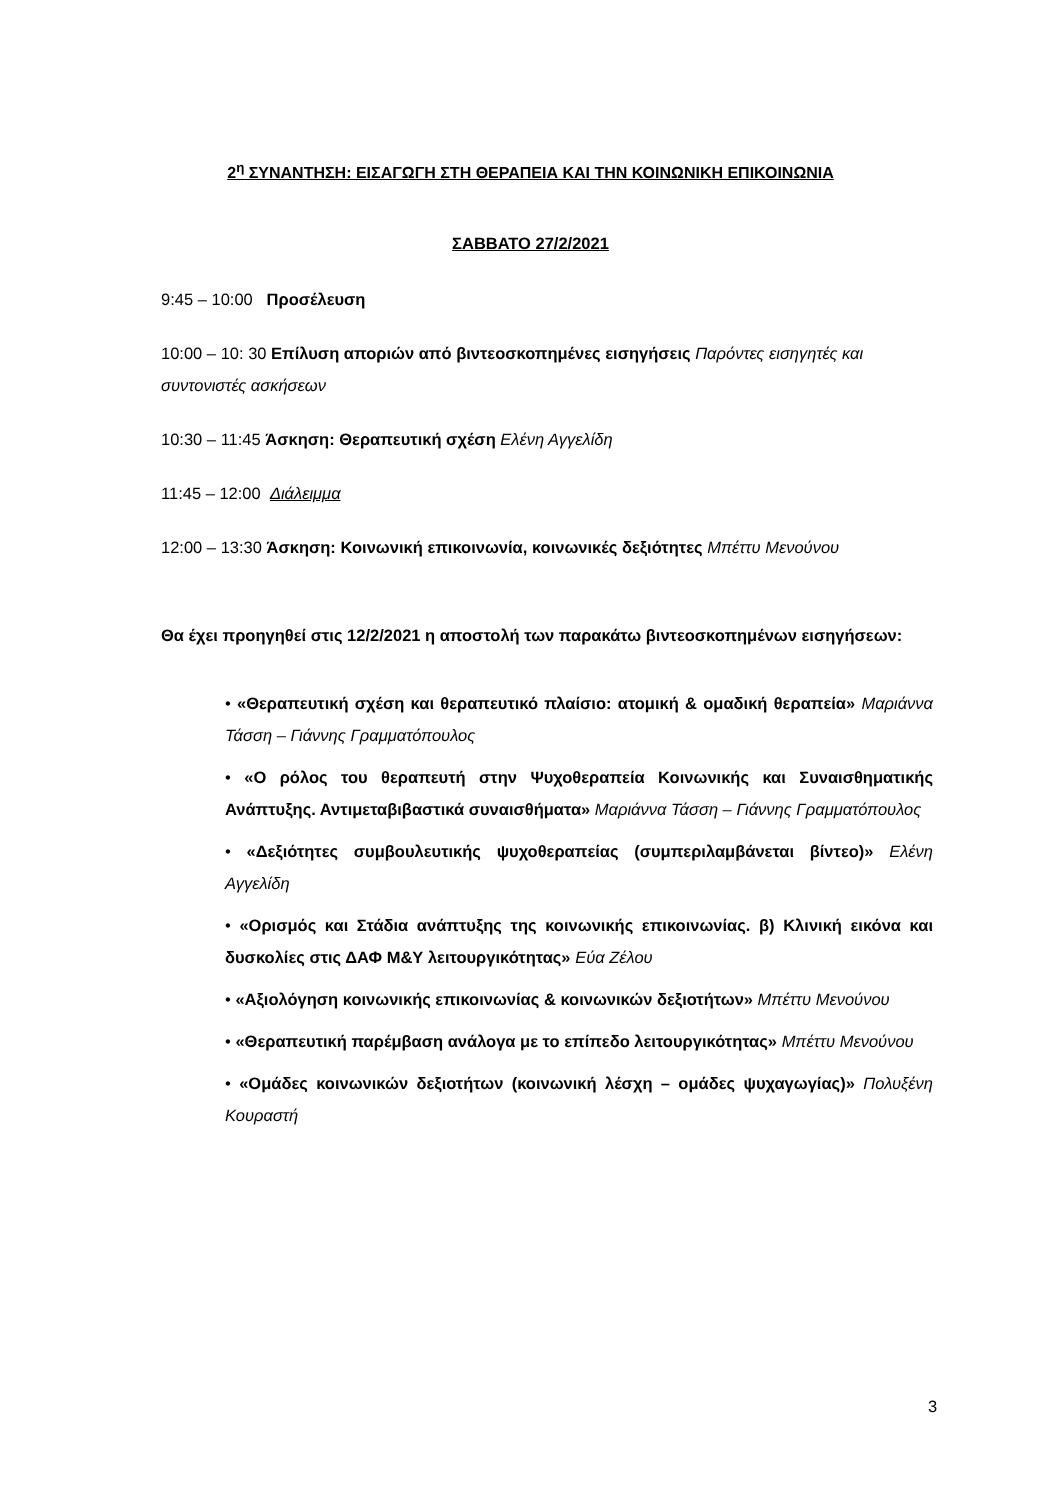2<sup>η</sup> ΣΥΝΑΝΤΗΣΗ: ΕΙΣΑΓΩΓΗ ΣΤΗ ΘΕΡΑΠΕΙΑ ΚΑΙ ΤΗΝ ΚΟΙΝΩΝΙΚΗ ΕΠΙΚΟΙΝΩΝΙΑ
ΣΑΒΒΑΤΟ 27/2/2021
9:45 – 10:00 Προσέλευση
10:00 – 10: 30 Επίλυση αποριών από βιντεοσκοπημένες εισηγήσεις Παρόντες εισηγητές και συντονιστές ασκήσεων
10:30 – 11:45 Άσκηση: Θεραπευτική σχέση Ελένη Αγγελίδη
11:45 – 12:00 Διάλειμμα
12:00 – 13:30 Άσκηση: Κοινωνική επικοινωνία, κοινωνικές δεξιότητες Μπέττυ Μενούνου
Θα έχει προηγηθεί στις 12/2/2021 η αποστολή των παρακάτω βιντεοσκοπημένων εισηγήσεων:
• «Θεραπευτική σχέση και θεραπευτικό πλαίσιο: ατομική & ομαδική θεραπεία» Μαριάννα Τάσση – Γιάννης Γραμματόπουλος
• «Ο ρόλος του θεραπευτή στην Ψυχοθεραπεία Κοινωνικής και Συναισθηματικής Ανάπτυξης. Αντιμεταβιβαστικά συναισθήματα» Μαριάννα Τάσση – Γιάννης Γραμματόπουλος
• «Δεξιότητες συμβουλευτικής ψυχοθεραπείας (συμπεριλαμβάνεται βίντεο)» Ελένη Αγγελίδη
• «Ορισμός και Στάδια ανάπτυξης της κοινωνικής επικοινωνίας. β) Κλινική εικόνα και δυσκολίες στις ΔΑΦ Μ&Υ λειτουργικότητας» Εύα Ζέλου
• «Αξιολόγηση κοινωνικής επικοινωνίας & κοινωνικών δεξιοτήτων» Μπέττυ Μενούνου
• «Θεραπευτική παρέμβαση ανάλογα με το επίπεδο λειτουργικότητας» Μπέττυ Μενούνου
• «Ομάδες κοινωνικών δεξιοτήτων (κοινωνική λέσχη – ομάδες ψυχαγωγίας)» Πολυξένη Κουραστή
3